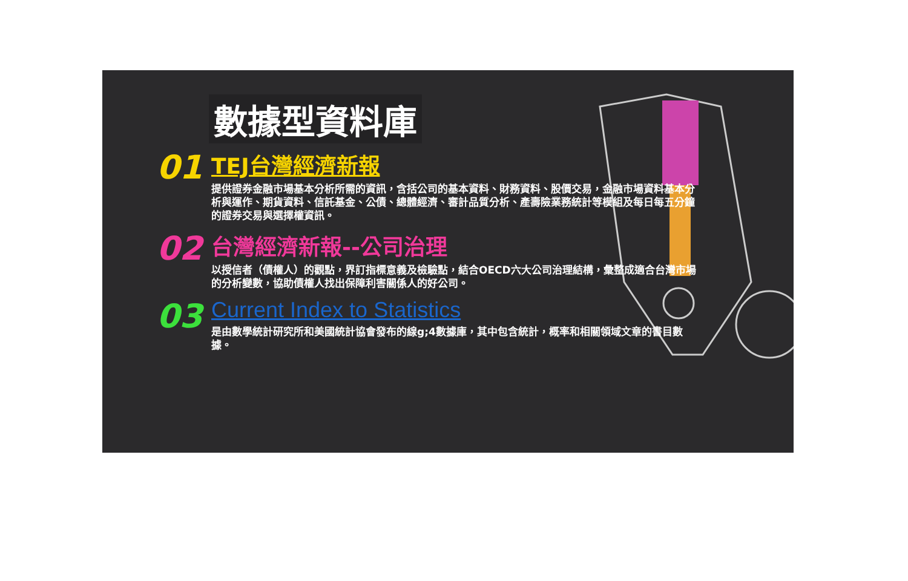數據型資料庫
01
TEJ台灣經濟新報
提供證券金融市場基本分析所需的資訊，含括公司的基本資料、財務資料、股價交易，金融市場資料基本分析與運作、期貨資料、信託基金、公債、總體經濟、審計品質分析、產壽險業務統計等模組及每日每五分鐘的證券交易與選擇權資訊。
02
台灣經濟新報--公司治理
以授信者（債權人）的觀點，界訂指標意義及檢驗點，結合OECD六大公司治理結構，彙整成適合台灣市場的分析變數，協助債權人找出保障利害關係人的好公司。
03
Current Index to Statistics
是由數學統計研究所和美國統計協會發布的線g;4數據庫，其中包含統計，概率和相關領域文章的書目數據。